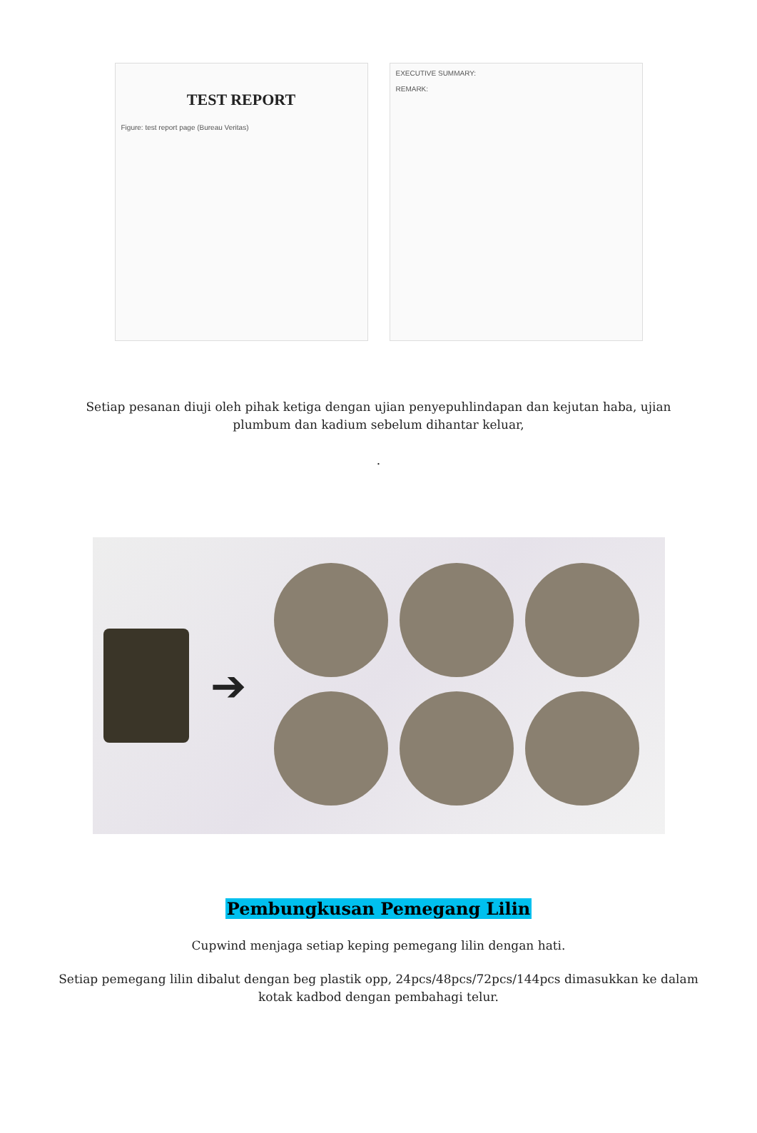TEST REPORT
Figure: test report page (Bureau Veritas)
EXECUTIVE SUMMARY:
REMARK:
Setiap pesanan diuji oleh pihak ketiga dengan ujian penyepuhlindapan dan kejutan haba, ujian plumbum dan kadium sebelum dihantar keluar,
.
➔
Pembungkusan Pemegang Lilin
Cupwind menjaga setiap keping pemegang lilin dengan hati.
Setiap pemegang lilin dibalut dengan beg plastik opp, 24pcs/48pcs/72pcs/144pcs dimasukkan ke dalam kotak kadbod dengan pembahagi telur.